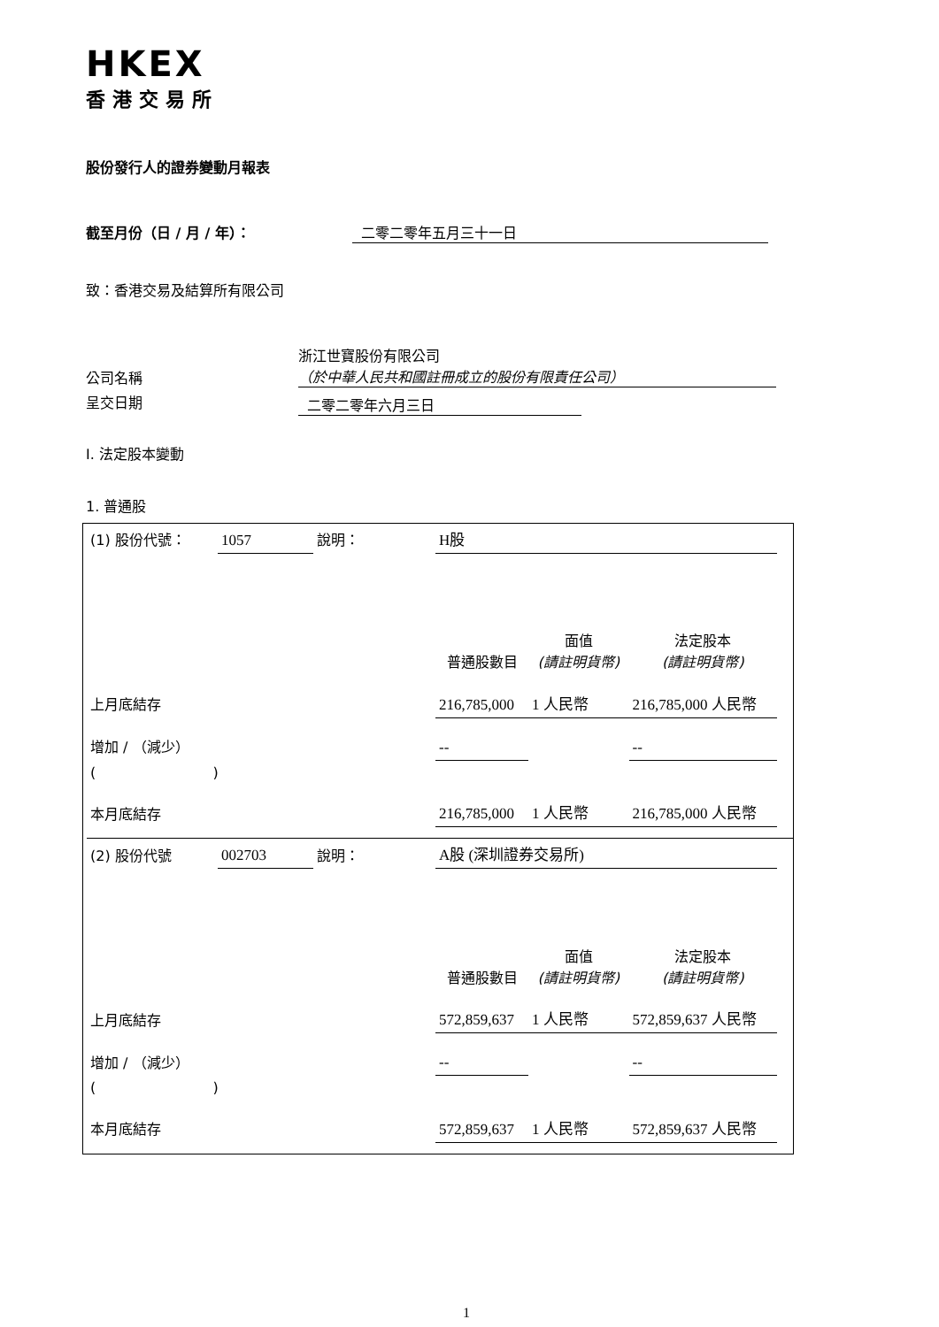HKEX
香港交易所
股份發行人的證券變動月報表
截至月份（日 / 月 / 年）： 二零二零年五月三十一日
致：香港交易及結算所有限公司
| 公司名稱 | 浙江世寶股份有限公司 （於中華人民共和國註冊成立的股份有限責任公司） |
| 呈交日期 | 二零二零年六月三日 |
I. 法定股本變動
1. 普通股
| (1) 股份代號： | 1057 | 說明： | H股 | | |
| | | | 普通股數目 | 面值 (請註明貨幣) | 法定股本 (請註明貨幣) |
| 上月底結存 | | | 216,785,000 | 1 人民幣 | 216,785,000 人民幣 |
| 增加 / （減少） | | | -- | | -- |
| ( ) | | | | | |
| 本月底結存 | | | 216,785,000 | 1 人民幣 | 216,785,000 人民幣 |
| (2) 股份代號 | 002703 | 說明： | A股 (深圳證券交易所) | | |
| | | | 普通股數目 | 面值 (請註明貨幣) | 法定股本 (請註明貨幣) |
| 上月底結存 | | | 572,859,637 | 1 人民幣 | 572,859,637 人民幣 |
| 增加 / （減少） | | | -- | | -- |
| ( ) | | | | | |
| 本月底結存 | | | 572,859,637 | 1 人民幣 | 572,859,637 人民幣 |
1